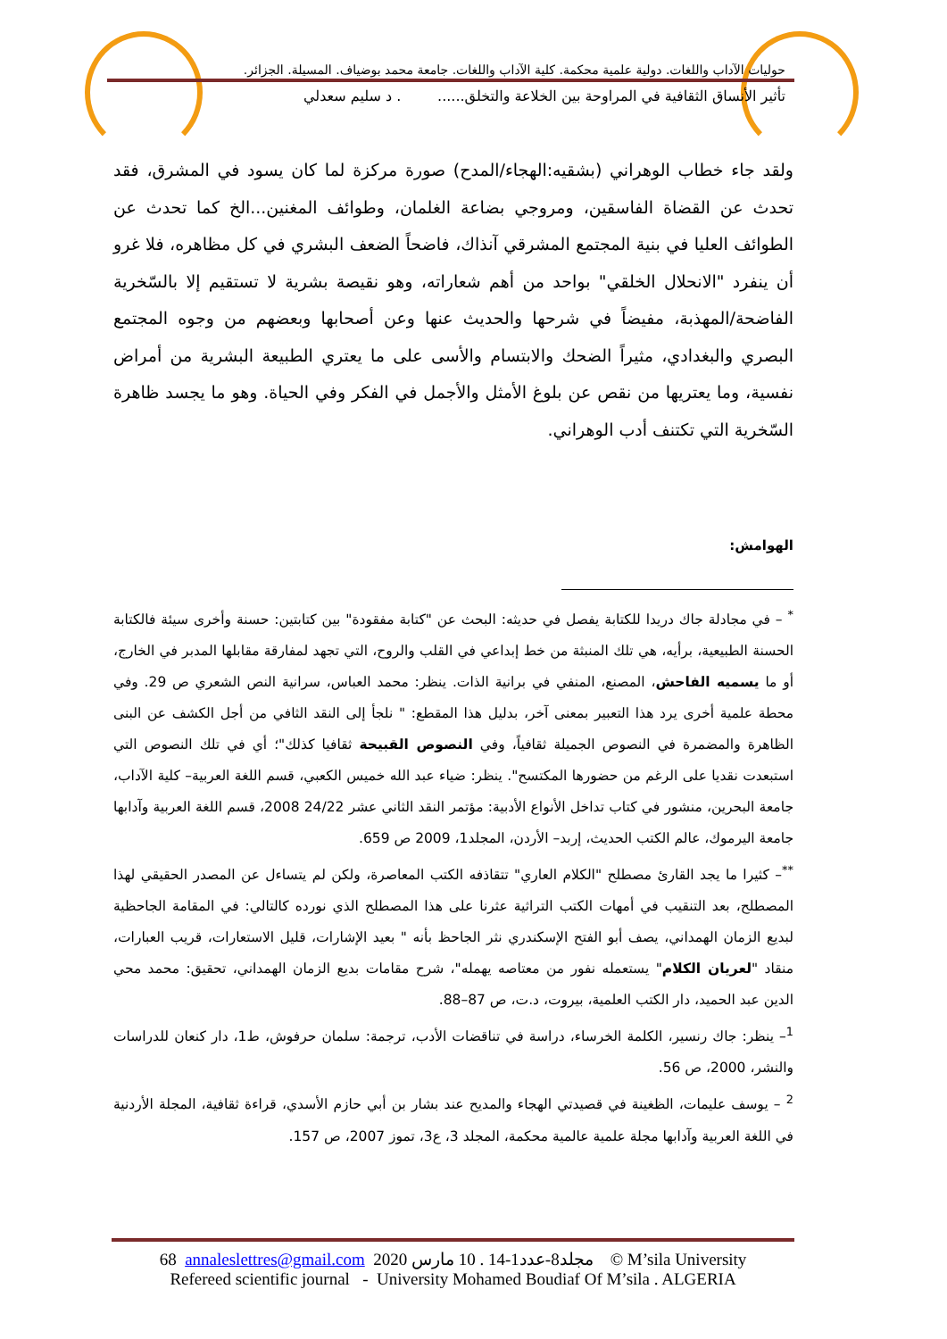حوليات الآداب واللغات. دولية علمية محكمة. كلية الآداب واللغات. جامعة محمد بوضياف. المسيلة. الجزائر.
تأثير الأنساق الثقافية في المراوحة بين الخلاعة والتخلق...... . د سليم سعدلي
ولقد جاء خطاب الوهراني (بشقيه:الهجاء/المدح) صورة مركزة لما كان يسود في المشرق، فقد تحدث عن القضاة الفاسقين، ومروجي بضاعة الغلمان، وطوائف المغنين...الخ كما تحدث عن الطوائف العليا في بنية المجتمع المشرقي آنذاك، فاضحاً الضعف البشري في كل مظاهره، فلا غرو أن ينفرد "الانحلال الخلقي" بواحد من أهم شعاراته، وهو نقيصة بشرية لا تستقيم إلا بالسّخرية الفاضحة/المهذبة، مفيضاً في شرحها والحديث عنها وعن أصحابها وبعضهم من وجوه المجتمع البصري والبغدادي، مثيراً الضحك والابتسام والأسى على ما يعتري الطبيعة البشرية من أمراض نفسية، وما يعتريها من نقص عن بلوغ الأمثل والأجمل في الفكر وفي الحياة. وهو ما يجسد ظاهرة السّخرية التي تكتنف أدب الوهراني.
الهوامش:
<sup>*</sup> – في مجادلة جاك دريدا للكتابة يفصل في حديثه: البحث عن "كتابة مفقودة" بين كتابتين: حسنة وأخرى سيئة فالكتابة الحسنة الطبيعية، برأيه، هي تلك المنبثة من خط إبداعي في القلب والروح، التي تجهد لمفارقة مقابلها المدبر في الخارج، أو ما يسميه الفاحش، المصنع، المنفي في برانية الذات. ينظر: محمد العباس، سرانية النص الشعري ص 29. وفي محطة علمية أخرى يرد هذا التعبير بمعنى آخر، بدليل هذا المقطع: " نلجأ إلى النقد الثافي من أجل الكشف عن البنى الظاهرة والمضمرة في النصوص الجميلة ثقافياً، وفي النصوص القبيحة ثقافيا كذلك"؛ أي في تلك النصوص التي استبعدت نقديا على الرغم من حضورها المكتسح". ينظر: ضياء عبد الله خميس الكعبي، قسم اللغة العربية– كلية الآداب، جامعة البحرين، منشور في كتاب تداخل الأنواع الأدبية: مؤتمر النقد الثاني عشر 24/22 2008، قسم اللغة العربية وآدابها جامعة اليرموك، عالم الكتب الحديث، إربد– الأردن، المجلد1، 2009 ص 659.
<sup>**</sup>– كثيرا ما يجد القارئ مصطلح "الكلام العاري" تتقاذفه الكتب المعاصرة، ولكن لم يتساءل عن المصدر الحقيقي لهذا المصطلح، بعد التنقيب في أمهات الكتب التراثية عثرنا على هذا المصطلح الذي نورده كالتالي: في المقامة الجاحظية لبديع الزمان الهمداني، يصف أبو الفتح الإسكندري نثر الجاحظ بأنه " بعيد الإشارات، قليل الاستعارات، قريب العبارات، منقاد "لعريان الكلام" يستعمله نفور من معتاصه يهمله"، شرح مقامات بديع الزمان الهمداني، تحقيق: محمد محي الدين عبد الحميد، دار الكتب العلمية، بيروت، د.ت، ص 87–88.
<sup>1</sup>– ينظر: جاك رنسير، الكلمة الخرساء، دراسة في تناقضات الأدب، ترجمة: سلمان حرفوش، ط1، دار كنعان للدراسات والنشر، 2000، ص 56.
<sup>2</sup> – يوسف عليمات، الظغينة في قصيدتي الهجاء والمديح عند بشار بن أبي حازم الأسدي، قراءة ثقافية، المجلة الأردنية في اللغة العربية وآدابها مجلة علمية عالمية محكمة، المجلد 3، ع3، تموز 2007، ص 157.
68 annaleslettres@gmail.com 2020 مجلد8-عدد1-14 . 10 مارس © M’sila University
Refereed scientific journal - University Mohamed Boudiaf Of M’sila . ALGERIA